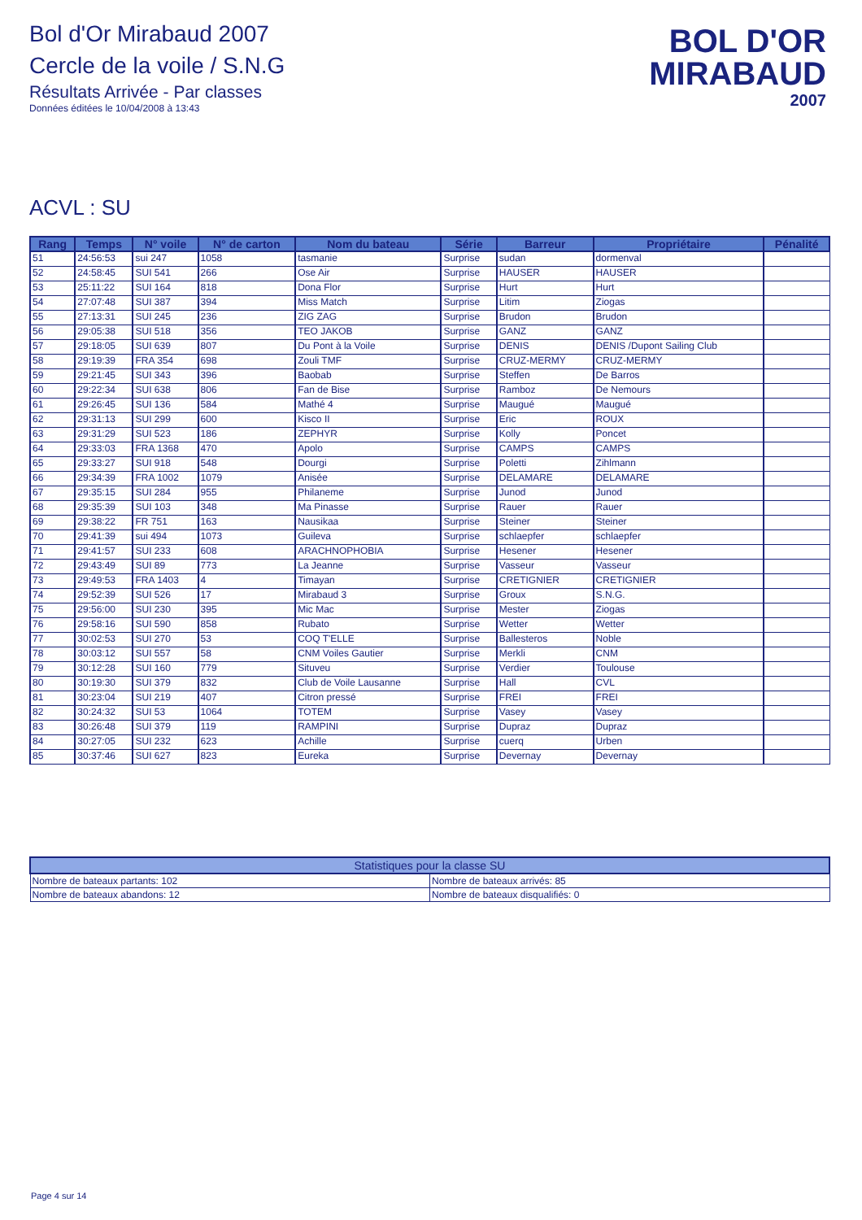Bol d'Or Mirabaud 2007
Cercle de la voile / S.N.G
Résultats Arrivée - Par classes
Données éditées le 10/04/2008 à 13:43
BOL D'OR
MIRABAUD
2007
ACVL : SU
| Rang | Temps | N° voile | N° de carton | Nom du bateau | Série | Barreur | Propriétaire | Pénalité |
| --- | --- | --- | --- | --- | --- | --- | --- | --- |
| 51 | 24:56:53 | sui 247 | 1058 | tasmanie | Surprise | sudan | dormenval | |
| 52 | 24:58:45 | SUI 541 | 266 | Ose Air | Surprise | HAUSER | HAUSER | |
| 53 | 25:11:22 | SUI 164 | 818 | Dona Flor | Surprise | Hurt | Hurt | |
| 54 | 27:07:48 | SUI 387 | 394 | Miss Match | Surprise | Litim | Ziogas | |
| 55 | 27:13:31 | SUI 245 | 236 | ZIG ZAG | Surprise | Brudon | Brudon | |
| 56 | 29:05:38 | SUI 518 | 356 | TEO JAKOB | Surprise | GANZ | GANZ | |
| 57 | 29:18:05 | SUI 639 | 807 | Du Pont à la Voile | Surprise | DENIS | DENIS /Dupont Sailing Club | |
| 58 | 29:19:39 | FRA 354 | 698 | Zouli TMF | Surprise | CRUZ-MERMY | CRUZ-MERMY | |
| 59 | 29:21:45 | SUI 343 | 396 | Baobab | Surprise | Steffen | De Barros | |
| 60 | 29:22:34 | SUI 638 | 806 | Fan de Bise | Surprise | Ramboz | De Nemours | |
| 61 | 29:26:45 | SUI 136 | 584 | Mathé 4 | Surprise | Maugué | Maugué | |
| 62 | 29:31:13 | SUI 299 | 600 | Kisco II | Surprise | Eric | ROUX | |
| 63 | 29:31:29 | SUI 523 | 186 | ZEPHYR | Surprise | Kolly | Poncet | |
| 64 | 29:33:03 | FRA 1368 | 470 | Apolo | Surprise | CAMPS | CAMPS | |
| 65 | 29:33:27 | SUI 918 | 548 | Dourgi | Surprise | Poletti | Zihlmann | |
| 66 | 29:34:39 | FRA 1002 | 1079 | Anisée | Surprise | DELAMARE | DELAMARE | |
| 67 | 29:35:15 | SUI 284 | 955 | Philaneme | Surprise | Junod | Junod | |
| 68 | 29:35:39 | SUI 103 | 348 | Ma Pinasse | Surprise | Rauer | Rauer | |
| 69 | 29:38:22 | FR 751 | 163 | Nausikaa | Surprise | Steiner | Steiner | |
| 70 | 29:41:39 | sui 494 | 1073 | Guileva | Surprise | schlaepfer | schlaepfer | |
| 71 | 29:41:57 | SUI 233 | 608 | ARACHNOPHOBIA | Surprise | Hesener | Hesener | |
| 72 | 29:43:49 | SUI 89 | 773 | La Jeanne | Surprise | Vasseur | Vasseur | |
| 73 | 29:49:53 | FRA 1403 | 4 | Timayan | Surprise | CRETIGNIER | CRETIGNIER | |
| 74 | 29:52:39 | SUI 526 | 17 | Mirabaud 3 | Surprise | Groux | S.N.G. | |
| 75 | 29:56:00 | SUI 230 | 395 | Mic Mac | Surprise | Mester | Ziogas | |
| 76 | 29:58:16 | SUI 590 | 858 | Rubato | Surprise | Wetter | Wetter | |
| 77 | 30:02:53 | SUI 270 | 53 | COQ T'ELLE | Surprise | Ballesteros | Noble | |
| 78 | 30:03:12 | SUI 557 | 58 | CNM Voiles Gautier | Surprise | Merkli | CNM | |
| 79 | 30:12:28 | SUI 160 | 779 | Situveu | Surprise | Verdier | Toulouse | |
| 80 | 30:19:30 | SUI 379 | 832 | Club de Voile Lausanne | Surprise | Hall | CVL | |
| 81 | 30:23:04 | SUI 219 | 407 | Citron pressé | Surprise | FREI | FREI | |
| 82 | 30:24:32 | SUI 53 | 1064 | TOTEM | Surprise | Vasey | Vasey | |
| 83 | 30:26:48 | SUI 379 | 119 | RAMPINI | Surprise | Dupraz | Dupraz | |
| 84 | 30:27:05 | SUI 232 | 623 | Achille | Surprise | cuerq | Urben | |
| 85 | 30:37:46 | SUI 627 | 823 | Eureka | Surprise | Devernay | Devernay | |
| Statistiques pour la classe SU | |
| --- | --- |
| Nombre de bateaux partants: 102 | Nombre de bateaux arrivés: 85 |
| Nombre de bateaux abandons: 12 | Nombre de bateaux disqualifiés: 0 |
Page 4 sur 14